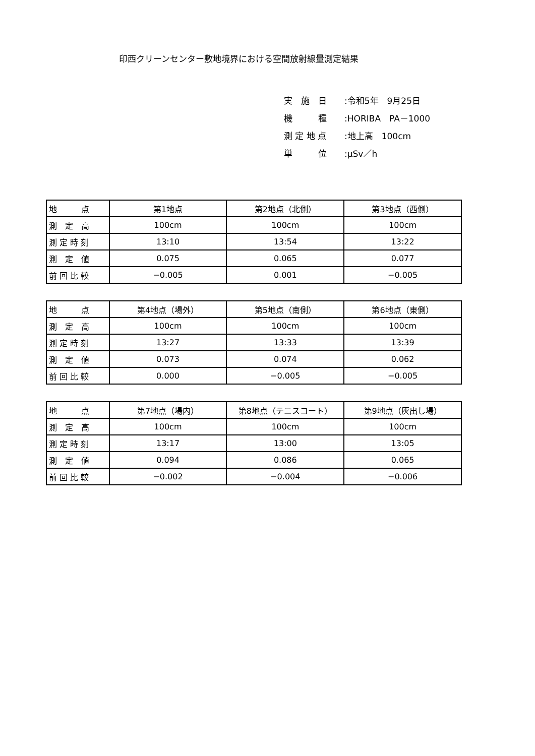印西クリーンセンター敷地境界における空間放射線量測定結果
実　施　日:令和5年　9月25日
機　　　種:HORIBA　PA－1000
測 定 地 点:地上高　100cm
単　　　位:μSv／h
| 地 点 | 第1地点 | 第2地点（北側） | 第3地点（西側） |
| 測 定 高 | 100cm | 100cm | 100cm |
| 測 定 時 刻 | 13:10 | 13:54 | 13:22 |
| 測 定 値 | 0.075 | 0.065 | 0.077 |
| 前 回 比 較 | −0.005 | 0.001 | −0.005 |
| 地 点 | 第4地点（場外） | 第5地点（南側） | 第6地点（東側） |
| 測 定 高 | 100cm | 100cm | 100cm |
| 測 定 時 刻 | 13:27 | 13:33 | 13:39 |
| 測 定 値 | 0.073 | 0.074 | 0.062 |
| 前 回 比 較 | 0.000 | −0.005 | −0.005 |
| 地 点 | 第7地点（場内） | 第8地点（テニスコート） | 第9地点（灰出し場） |
| 測 定 高 | 100cm | 100cm | 100cm |
| 測 定 時 刻 | 13:17 | 13:00 | 13:05 |
| 測 定 値 | 0.094 | 0.086 | 0.065 |
| 前 回 比 較 | −0.002 | −0.004 | −0.006 |